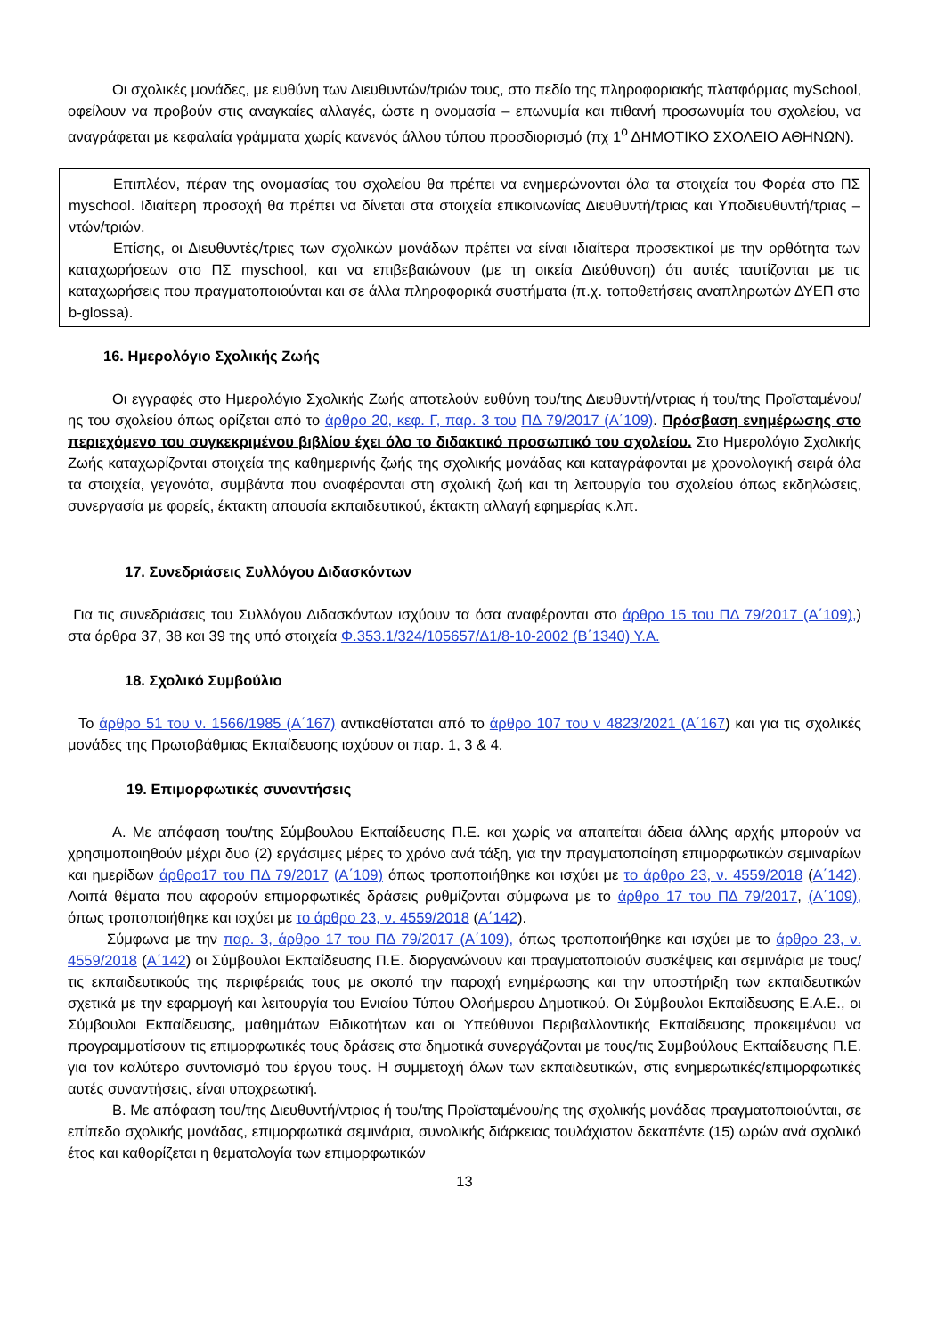Οι σχολικές μονάδες, με ευθύνη των Διευθυντών/τριών τους, στο πεδίο της πληροφοριακής πλατφόρμας mySchool, οφείλουν να προβούν στις αναγκαίες αλλαγές, ώστε η ονομασία – επωνυμία και πιθανή προσωνυμία του σχολείου, να αναγράφεται με κεφαλαία γράμματα χωρίς κανενός άλλου τύπου προσδιορισμό (πχ 1<sup>ο</sup> ΔΗΜΟΤΙΚΟ ΣΧΟΛΕΙΟ ΑΘΗΝΩΝ).
Επιπλέον, πέραν της ονομασίας του σχολείου θα πρέπει να ενημερώνονται όλα τα στοιχεία του Φορέα στο ΠΣ myschool. Ιδιαίτερη προσοχή θα πρέπει να δίνεται στα στοιχεία επικοινωνίας Διευθυντή/τριας και Υποδιευθυντή/τριας – ντών/τριών.
Επίσης, οι Διευθυντές/τριες των σχολικών μονάδων πρέπει να είναι ιδιαίτερα προσεκτικοί με την ορθότητα των καταχωρήσεων στο ΠΣ myschool, και να επιβεβαιώνουν (με τη οικεία Διεύθυνση) ότι αυτές ταυτίζονται με τις καταχωρήσεις που πραγματοποιούνται και σε άλλα πληροφορικά συστήματα (π.χ. τοποθετήσεις αναπληρωτών ΔΥΕΠ στο b-glossa).
16. Ημερολόγιο Σχολικής Ζωής
Οι εγγραφές στο Ημερολόγιο Σχολικής Ζωής αποτελούν ευθύνη του/της Διευθυντή/ντριας ή του/της Προϊσταμένου/ης του σχολείου όπως ορίζεται από το άρθρο 20, κεφ. Γ, παρ. 3 του ΠΔ 79/2017 (Α΄109). Πρόσβαση ενημέρωσης στο περιεχόμενο του συγκεκριμένου βιβλίου έχει όλο το διδακτικό προσωπικό του σχολείου. Στο Ημερολόγιο Σχολικής Ζωής καταχωρίζονται στοιχεία της καθημερινής ζωής της σχολικής μονάδας και καταγράφονται με χρονολογική σειρά όλα τα στοιχεία, γεγονότα, συμβάντα που αναφέρονται στη σχολική ζωή και τη λειτουργία του σχολείου όπως εκδηλώσεις, συνεργασία με φορείς, έκτακτη απουσία εκπαιδευτικού, έκτακτη αλλαγή εφημερίας κ.λπ.
17. Συνεδριάσεις Συλλόγου Διδασκόντων
Για τις συνεδριάσεις του Συλλόγου Διδασκόντων ισχύουν τα όσα αναφέρονται στο άρθρο 15 του ΠΔ 79/2017 (Α΄109),) στα άρθρα 37, 38 και 39 της υπό στοιχεία Φ.353.1/324/105657/Δ1/8-10-2002 (Β΄1340) Υ.Α.
18. Σχολικό Συμβούλιο
Το άρθρο 51 του ν. 1566/1985 (Α΄167) αντικαθίσταται από το άρθρο 107 του ν 4823/2021 (Α΄167) και για τις σχολικές μονάδες της Πρωτοβάθμιας Εκπαίδευσης ισχύουν οι παρ. 1, 3 & 4.
19. Επιμορφωτικές συναντήσεις
Α. Με απόφαση του/της Σύμβουλου Εκπαίδευσης Π.Ε. και χωρίς να απαιτείται άδεια άλλης αρχής μπορούν να χρησιμοποιηθούν μέχρι δυο (2) εργάσιμες μέρες το χρόνο ανά τάξη, για την πραγματοποίηση επιμορφωτικών σεμιναρίων και ημερίδων άρθρο17 του ΠΔ 79/2017 (Α΄109) όπως τροποποιήθηκε και ισχύει με το άρθρο 23, ν. 4559/2018 (Α΄142). Λοιπά θέματα που αφορούν επιμορφωτικές δράσεις ρυθμίζονται σύμφωνα με το άρθρο 17 του ΠΔ 79/2017, (Α΄109), όπως τροποποιήθηκε και ισχύει με το άρθρο 23, ν. 4559/2018 (Α΄142).
Σύμφωνα με την παρ. 3, άρθρο 17 του ΠΔ 79/2017 (Α΄109), όπως τροποποιήθηκε και ισχύει με το άρθρο 23, ν. 4559/2018 (Α΄142) οι Σύμβουλοι Εκπαίδευσης Π.Ε. διοργανώνουν και πραγματοποιούν συσκέψεις και σεμινάρια με τους/τις εκπαιδευτικούς της περιφέρειάς τους με σκοπό την παροχή ενημέρωσης και την υποστήριξη των εκπαιδευτικών σχετικά με την εφαρμογή και λειτουργία του Ενιαίου Τύπου Ολοήμερου Δημοτικού. Οι Σύμβουλοι Εκπαίδευσης Ε.Α.Ε., οι Σύμβουλοι Εκπαίδευσης, μαθημάτων Ειδικοτήτων και οι Υπεύθυνοι Περιβαλλοντικής Εκπαίδευσης προκειμένου να προγραμματίσουν τις επιμορφωτικές τους δράσεις στα δημοτικά συνεργάζονται με τους/τις Συμβούλους Εκπαίδευσης Π.Ε. για τον καλύτερο συντονισμό του έργου τους. Η συμμετοχή όλων των εκπαιδευτικών, στις ενημερωτικές/επιμορφωτικές αυτές συναντήσεις, είναι υποχρεωτική.
Β. Με απόφαση του/της Διευθυντή/ντριας ή του/της Προϊσταμένου/ης της σχολικής μονάδας πραγματοποιούνται, σε επίπεδο σχολικής μονάδας, επιμορφωτικά σεμινάρια, συνολικής διάρκειας τουλάχιστον δεκαπέντε (15) ωρών ανά σχολικό έτος και καθορίζεται η θεματολογία των επιμορφωτικών
13